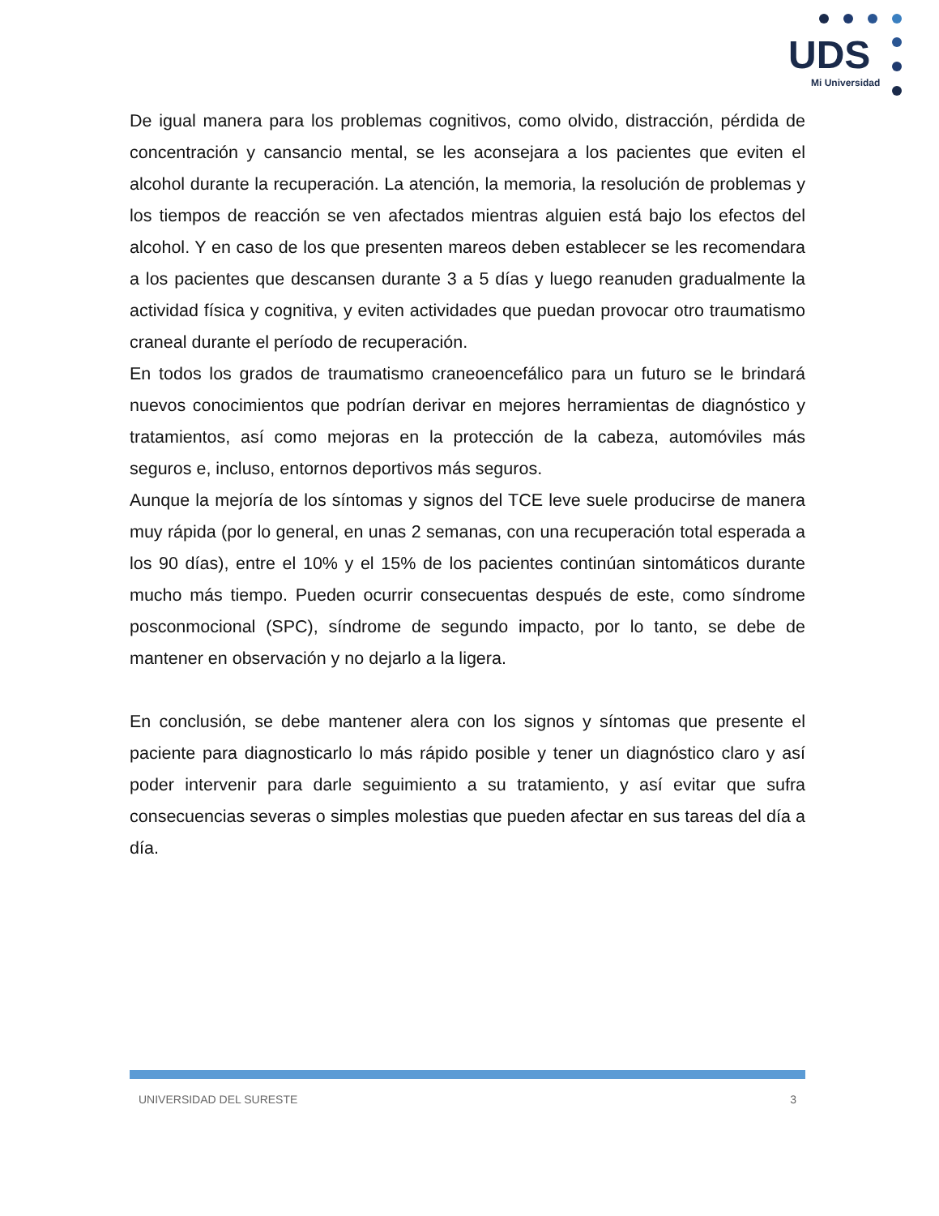UDS
Mi Universidad
De igual manera para los problemas cognitivos, como olvido, distracción, pérdida de concentración y cansancio mental, se les aconsejara a los pacientes que eviten el alcohol durante la recuperación. La atención, la memoria, la resolución de problemas y los tiempos de reacción se ven afectados mientras alguien está bajo los efectos del alcohol. Y en caso de los que presenten mareos deben establecer se les recomendara a los pacientes que descansen durante 3 a 5 días y luego reanuden gradualmente la actividad física y cognitiva, y eviten actividades que puedan provocar otro traumatismo craneal durante el período de recuperación.
En todos los grados de traumatismo craneoencefálico para un futuro se le brindará nuevos conocimientos que podrían derivar en mejores herramientas de diagnóstico y tratamientos, así como mejoras en la protección de la cabeza, automóviles más seguros e, incluso, entornos deportivos más seguros.
Aunque la mejoría de los síntomas y signos del TCE leve suele producirse de manera muy rápida (por lo general, en unas 2 semanas, con una recuperación total esperada a los 90 días), entre el 10% y el 15% de los pacientes continúan sintomáticos durante mucho más tiempo. Pueden ocurrir consecuentas después de este, como síndrome posconmocional (SPC), síndrome de segundo impacto, por lo tanto, se debe de mantener en observación y no dejarlo a la ligera.
En conclusión, se debe mantener alera con los signos y síntomas que presente el paciente para diagnosticarlo lo más rápido posible y tener un diagnóstico claro y así poder intervenir para darle seguimiento a su tratamiento, y así evitar que sufra consecuencias severas o simples molestias que pueden afectar en sus tareas del día a día.
UNIVERSIDAD DEL SURESTE 3